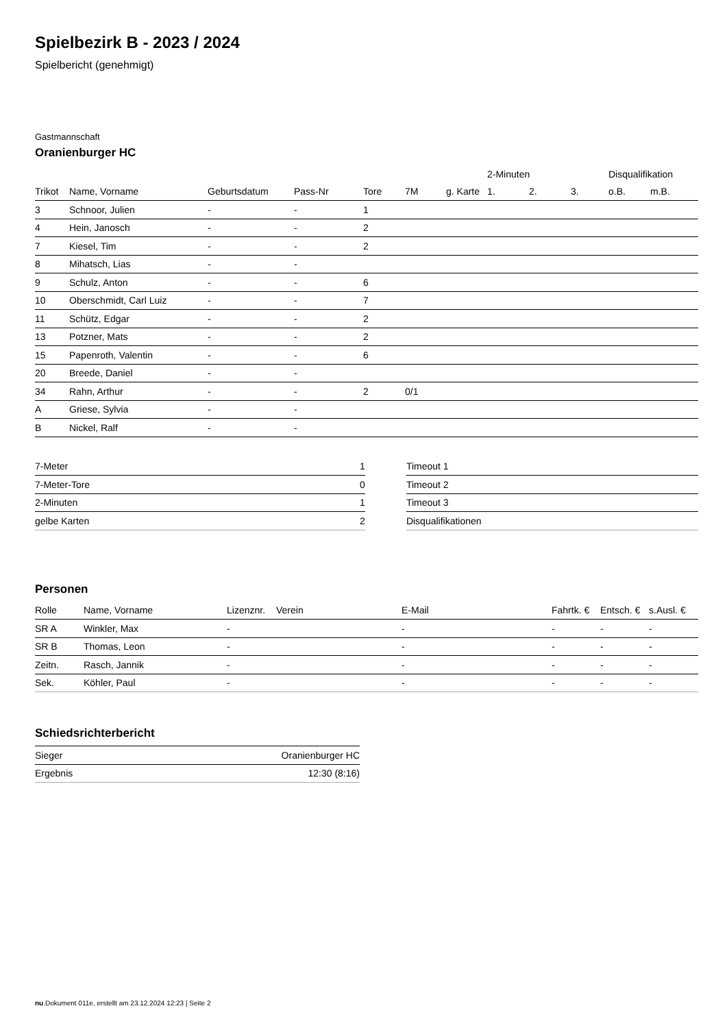Spielbezirk B - 2023 / 2024
Spielbericht (genehmigt)
Gastmannschaft
Oranienburger HC
| | | | | | | | 2-Minuten | | | Disqualifikation | |
| --- | --- | --- | --- | --- | --- | --- | --- | --- | --- | --- | --- |
| Trikot | Name, Vorname | Geburtsdatum | Pass-Nr | Tore | 7M | g. Karte | 1. | 2. | 3. | o.B. | m.B. |
| 3 | Schnoor, Julien | - | - | 1 | | | | | | | |
| 4 | Hein, Janosch | - | - | 2 | | | | | | | |
| 7 | Kiesel, Tim | - | - | 2 | | | | | | | |
| 8 | Mihatsch, Lias | - | - | | | | | | | | |
| 9 | Schulz, Anton | - | - | 6 | | | | | | | |
| 10 | Oberschmidt, Carl Luiz | - | - | 7 | | | | | | | |
| 11 | Schütz, Edgar | - | - | 2 | | | | | | | |
| 13 | Potzner, Mats | - | - | 2 | | | | | | | |
| 15 | Papenroth, Valentin | - | - | 6 | | | | | | | |
| 20 | Breede, Daniel | - | - | | | | | | | | |
| 34 | Rahn, Arthur | - | - | 2 | 0/1 | | | | | | |
| A | Griese, Sylvia | - | - | | | | | | | | |
| B | Nickel, Ralf | - | - | | | | | | | | |
| 7-Meter | 1 |
| 7-Meter-Tore | 0 |
| 2-Minuten | 1 |
| gelbe Karten | 2 |
| Timeout 1 |
| Timeout 2 |
| Timeout 3 |
| Disqualifikationen |
Personen
| Rolle | Name, Vorname | Lizenznr. | Verein | E-Mail | Fahrtk. € | Entsch. € | s.Ausl. € |
| --- | --- | --- | --- | --- | --- | --- | --- |
| SR A | Winkler, Max | - | | - | - | - | - |
| SR B | Thomas, Leon | - | | - | - | - | - |
| Zeitn. | Rasch, Jannik | - | | - | - | - | - |
| Sek. | Köhler, Paul | - | | - | - | - | - |
Schiedsrichterbericht
| Sieger | Oranienburger HC |
| Ergebnis | 12:30 (8:16) |
nu.Dokument 011e, erstellt am 23.12.2024 12:23 | Seite 2